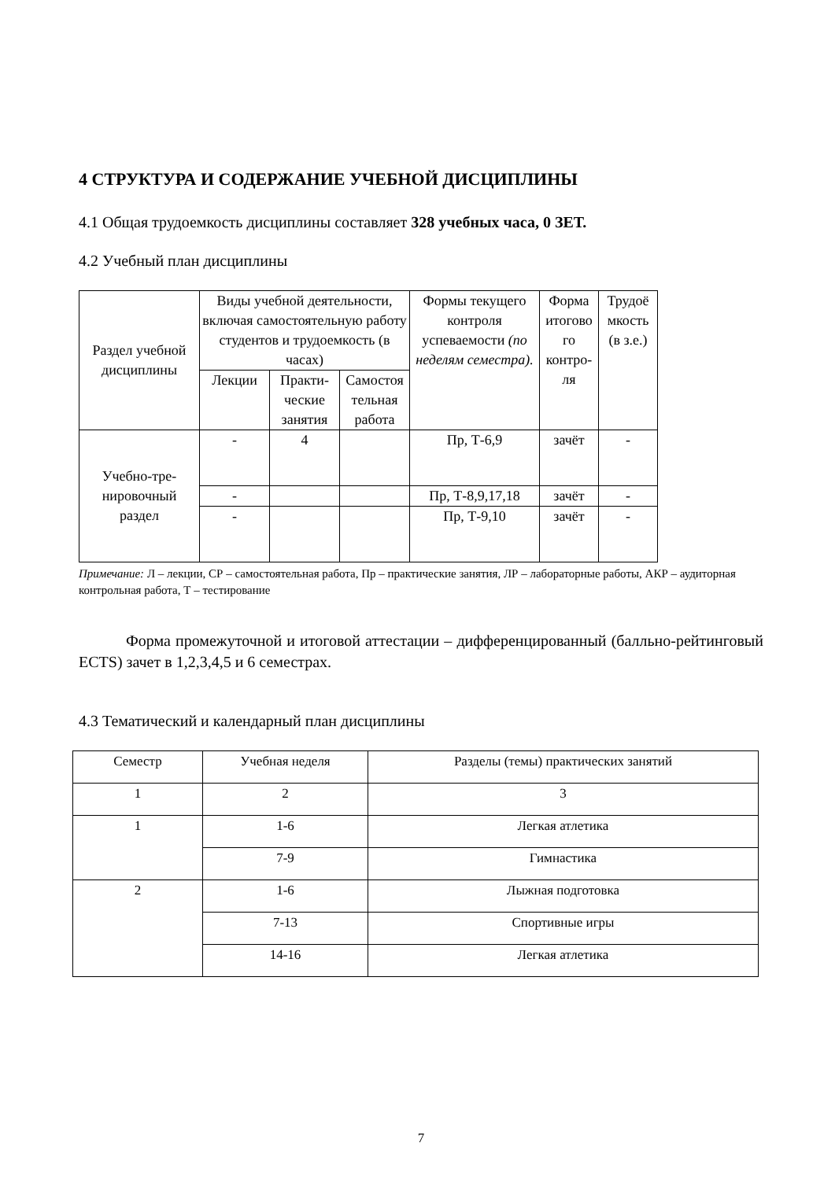4 СТРУКТУРА И СОДЕРЖАНИЕ УЧЕБНОЙ ДИСЦИПЛИНЫ
4.1 Общая трудоемкость дисциплины составляет 328 учебных часа, 0 ЗЕТ.
4.2 Учебный план дисциплины
| Раздел учебной дисциплины | Виды учебной деятельности, включая самостоятельную работу студентов и трудоемкость (в часах) | | | Формы текущего контроля успеваемости (по неделям семестра). | Форма итогово го контро-ля | Трудоё мкость (в з.е.) |
| --- | --- | --- | --- | --- | --- | --- |
| | Лекции | Практи-ческие занятия | Самостоя тельная работа | | | |
| Учебно-тре-нировочный раздел | - | 4 | | Пр, Т-6,9 | зачёт | - |
| | - | | | Пр, Т-8,9,17,18 | зачёт | - |
| | - | | | Пр, Т-9,10 | зачёт | - |
Примечание: Л – лекции, СР – самостоятельная работа, Пр – практические занятия, ЛР – лабораторные работы, АКР – аудиторная контрольная работа, Т – тестирование
Форма промежуточной и итоговой аттестации – дифференцированный (балльно-рейтинговый ECTS) зачет в 1,2,3,4,5 и 6 семестрах.
4.3 Тематический и календарный план дисциплины
| Семестр | Учебная неделя | Разделы (темы) практических занятий |
| --- | --- | --- |
| 1 | 2 | 3 |
| 1 | 1-6 | Легкая атлетика |
| | 7-9 | Гимнастика |
| 2 | 1-6 | Лыжная подготовка |
| | 7-13 | Спортивные игры |
| | 14-16 | Легкая атлетика |
7